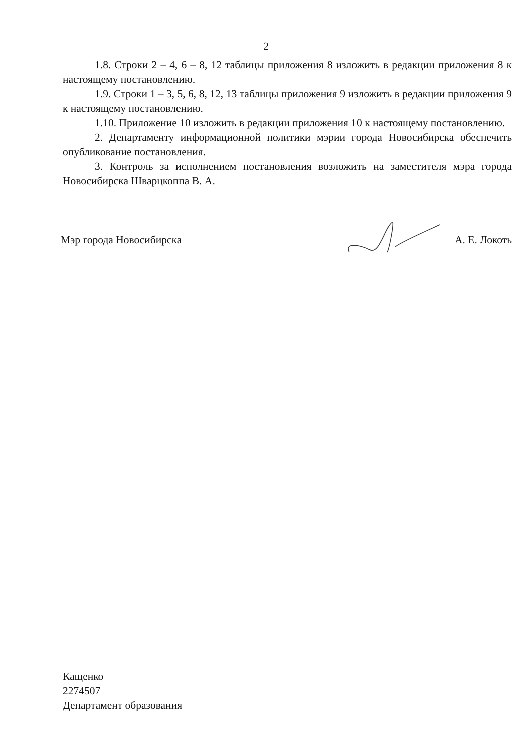2
1.8. Строки 2 – 4, 6 – 8, 12 таблицы приложения 8 изложить в редакции приложения 8 к настоящему постановлению.
1.9. Строки 1 – 3, 5, 6, 8, 12, 13 таблицы приложения 9 изложить в редакции приложения 9 к настоящему постановлению.
1.10. Приложение 10 изложить в редакции приложения 10 к настоящему постановлению.
2. Департаменту информационной политики мэрии города Новосибирска обеспечить опубликование постановления.
3. Контроль за исполнением постановления возложить на заместителя мэра города Новосибирска Шварцкоппа В. А.
Мэр города Новосибирска А. Е. Локоть
Кащенко
2274507
Департамент образования